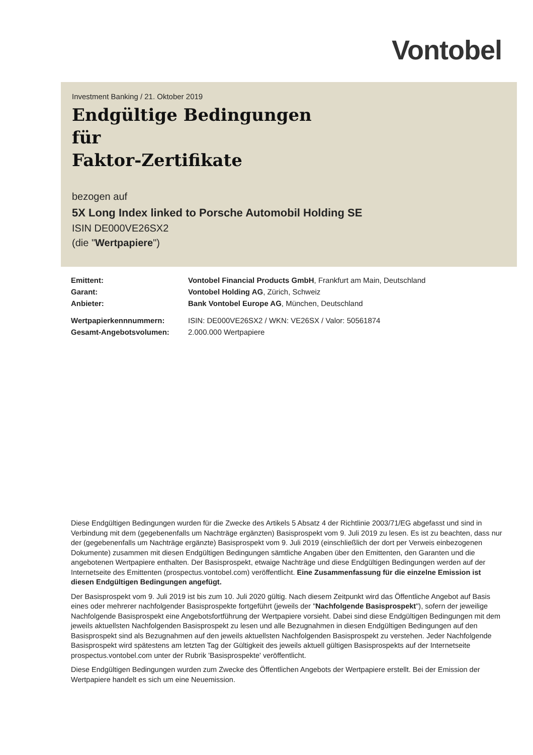Vontobel
Investment Banking / 21. Oktober 2019
Endgültige Bedingungen
für
Faktor-Zertifikate
bezogen auf
5X Long Index linked to Porsche Automobil Holding SE
ISIN DE000VE26SX2
(die "Wertpapiere")
| Emittent: | Vontobel Financial Products GmbH , Frankfurt am Main, Deutschland |
| Garant: | Vontobel Holding AG , Zürich, Schweiz |
| Anbieter: | Bank Vontobel Europe AG , München, Deutschland |
| Wertpapierkennnummern: | ISIN: DE000VE26SX2 / WKN: VE26SX / Valor: 50561874 |
| Gesamt-Angebotsvolumen: | 2.000.000 Wertpapiere |
Diese Endgültigen Bedingungen wurden für die Zwecke des Artikels 5 Absatz 4 der Richtlinie 2003/71/EG abgefasst und sind in Verbindung mit dem (gegebenenfalls um Nachträge ergänzten) Basisprospekt vom 9. Juli 2019 zu lesen. Es ist zu beachten, dass nur der (gegebenenfalls um Nachträge ergänzte) Basisprospekt vom 9. Juli 2019 (einschließlich der dort per Verweis einbezogenen Dokumente) zusammen mit diesen Endgültigen Bedingungen sämtliche Angaben über den Emittenten, den Garanten und die angebotenen Wertpapiere enthalten. Der Basisprospekt, etwaige Nachträge und diese Endgültigen Bedingungen werden auf der Internetseite des Emittenten (prospectus.vontobel.com) veröffentlicht. Eine Zusammenfassung für die einzelne Emission ist diesen Endgültigen Bedingungen angefügt.
Der Basisprospekt vom 9. Juli 2019 ist bis zum 10. Juli 2020 gültig. Nach diesem Zeitpunkt wird das Öffentliche Angebot auf Basis eines oder mehrerer nachfolgender Basisprospekte fortgeführt (jeweils der "Nachfolgende Basisprospekt"), sofern der jeweilige Nachfolgende Basisprospekt eine Angebotsfortführung der Wertpapiere vorsieht. Dabei sind diese Endgültigen Bedingungen mit dem jeweils aktuellsten Nachfolgenden Basisprospekt zu lesen und alle Bezugnahmen in diesen Endgültigen Bedingungen auf den Basisprospekt sind als Bezugnahmen auf den jeweils aktuellsten Nachfolgenden Basisprospekt zu verstehen. Jeder Nachfolgende Basisprospekt wird spätestens am letzten Tag der Gültigkeit des jeweils aktuell gültigen Basisprospekts auf der Internetseite prospectus.vontobel.com unter der Rubrik 'Basisprospekte' veröffentlicht.
Diese Endgültigen Bedingungen wurden zum Zwecke des Öffentlichen Angebots der Wertpapiere erstellt. Bei der Emission der Wertpapiere handelt es sich um eine Neuemission.